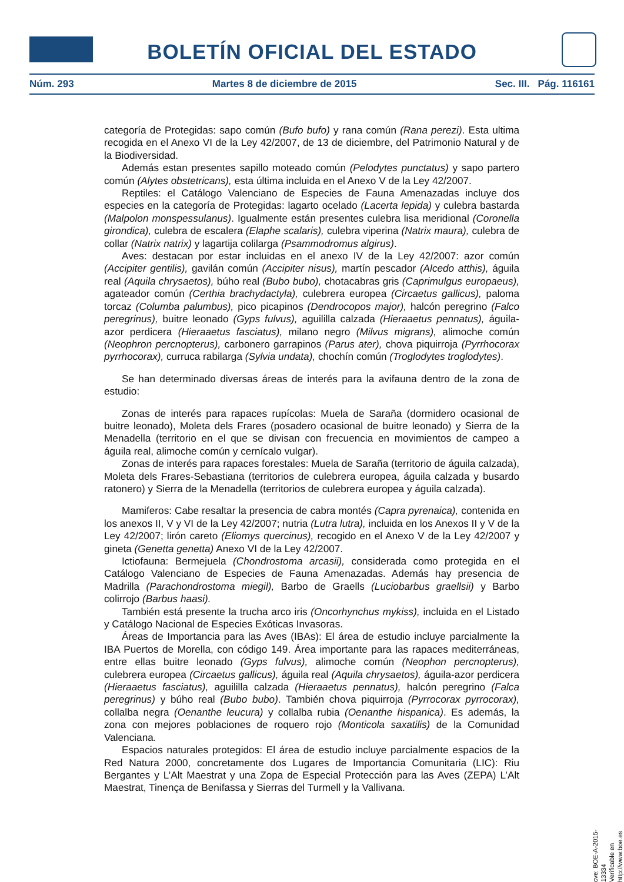BOLETÍN OFICIAL DEL ESTADO
Núm. 293 Martes 8 de diciembre de 2015 Sec. III. Pág. 116161
categoría de Protegidas: sapo común (Bufo bufo) y rana común (Rana perezi). Esta ultima recogida en el Anexo VI de la Ley 42/2007, de 13 de diciembre, del Patrimonio Natural y de la Biodiversidad.
Además estan presentes sapillo moteado común (Pelodytes punctatus) y sapo partero común (Alytes obstetricans), esta última incluida en el Anexo V de la Ley 42/2007.
Reptiles: el Catálogo Valenciano de Especies de Fauna Amenazadas incluye dos especies en la categoría de Protegidas: lagarto ocelado (Lacerta lepida) y culebra bastarda (Malpolon monspessulanus). Igualmente están presentes culebra lisa meridional (Coronella girondica), culebra de escalera (Elaphe scalaris), culebra viperina (Natrix maura), culebra de collar (Natrix natrix) y lagartija colilarga (Psammodromus algirus).
Aves: destacan por estar incluidas en el anexo IV de la Ley 42/2007: azor común (Accipiter gentilis), gavilán común (Accipiter nisus), martín pescador (Alcedo atthis), águila real (Aquila chrysaetos), búho real (Bubo bubo), chotacabras gris (Caprimulgus europaeus), agateador común (Certhia brachydactyla), culebrera europea (Circaetus gallicus), paloma torcaz (Columba palumbus), pico picapinos (Dendrocopos major), halcón peregrino (Falco peregrinus), buitre leonado (Gyps fulvus), aguililla calzada (Hieraaetus pennatus), águila-azor perdicera (Hieraaetus fasciatus), milano negro (Milvus migrans), alimoche común (Neophron percnopterus), carbonero garrapinos (Parus ater), chova piquirroja (Pyrrhocorax pyrrhocorax), curruca rabilarga (Sylvia undata), chochín común (Troglodytes troglodytes).
Se han determinado diversas áreas de interés para la avifauna dentro de la zona de estudio:
Zonas de interés para rapaces rupícolas: Muela de Saraña (dormidero ocasional de buitre leonado), Moleta dels Frares (posadero ocasional de buitre leonado) y Sierra de la Menadella (territorio en el que se divisan con frecuencia en movimientos de campeo a águila real, alimoche común y cernícalo vulgar).
Zonas de interés para rapaces forestales: Muela de Saraña (territorio de águila calzada), Moleta dels Frares-Sebastiana (territorios de culebrera europea, águila calzada y busardo ratonero) y Sierra de la Menadella (territorios de culebrera europea y águila calzada).
Mamiferos: Cabe resaltar la presencia de cabra montés (Capra pyrenaica), contenida en los anexos II, V y VI de la Ley 42/2007; nutria (Lutra lutra), incluida en los Anexos II y V de la Ley 42/2007; lirón careto (Eliomys quercinus), recogido en el Anexo V de la Ley 42/2007 y gineta (Genetta genetta) Anexo VI de la Ley 42/2007.
Ictiofauna: Bermejuela (Chondrostoma arcasii), considerada como protegida en el Catálogo Valenciano de Especies de Fauna Amenazadas. Además hay presencia de Madrilla (Parachondrostoma miegil), Barbo de Graells (Luciobarbus graellsii) y Barbo colirrojo (Barbus haasi).
También está presente la trucha arco iris (Oncorhynchus mykiss), incluida en el Listado y Catálogo Nacional de Especies Exóticas Invasoras.
Áreas de Importancia para las Aves (IBAs): El área de estudio incluye parcialmente la IBA Puertos de Morella, con código 149. Área importante para las rapaces mediterráneas, entre ellas buitre leonado (Gyps fulvus), alimoche común (Neophon percnopterus), culebrera europea (Circaetus gallicus), águila real (Aquila chrysaetos), águila-azor perdicera (Hieraaetus fasciatus), aguililla calzada (Hieraaetus pennatus), halcón peregrino (Falca peregrinus) y búho real (Bubo bubo). También chova piquirroja (Pyrrocorax pyrrocorax), collalba negra (Oenanthe leucura) y collalba rubia (Oenanthe hispanica). Es además, la zona con mejores poblaciones de roquero rojo (Monticola saxatilis) de la Comunidad Valenciana.
Espacios naturales protegidos: El área de estudio incluye parcialmente espacios de la Red Natura 2000, concretamente dos Lugares de Importancia Comunitaria (LIC): Riu Bergantes y L’Alt Maestrat y una Zopa de Especial Protección para las Aves (ZEPA) L’Alt Maestrat, Tinença de Benifassa y Sierras del Turmell y la Vallivana.
cve: BOE-A-2015-13334
Verificable en http://www.boe.es